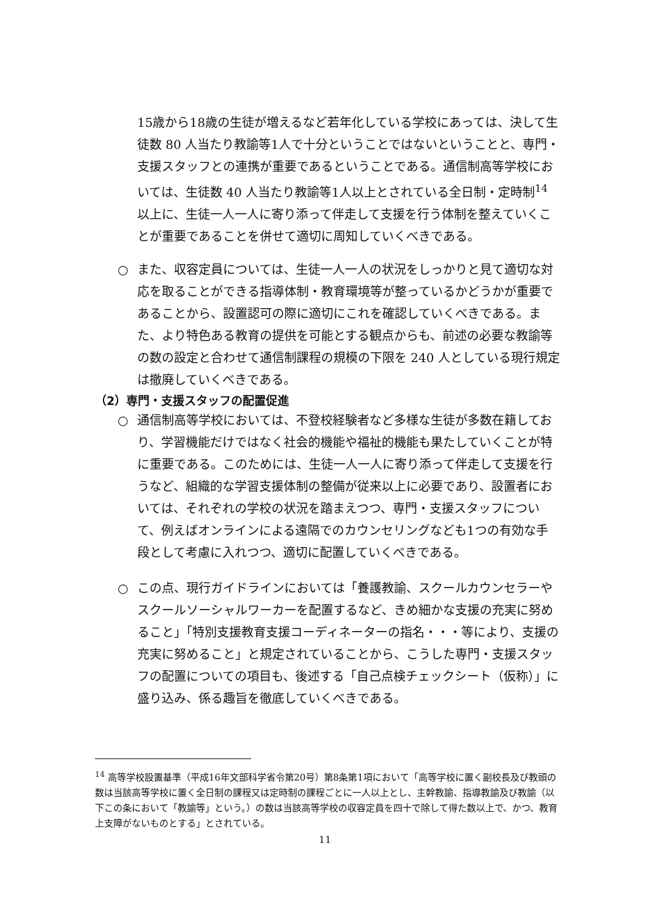15歳から18歳の生徒が増えるなど若年化している学校にあっては、決して生徒数 80 人当たり教諭等1人で十分ということではないということと、専門・支援スタッフとの連携が重要であるということである。通信制高等学校においては、生徒数 40 人当たり教諭等1人以上とされている全日制・定時制<sup>14</sup>以上に、生徒一人一人に寄り添って伴走して支援を行う体制を整えていくことが重要であることを併せて適切に周知していくべきである。
○ また、収容定員については、生徒一人一人の状況をしっかりと見て適切な対応を取ることができる指導体制・教育環境等が整っているかどうかが重要であることから、設置認可の際に適切にこれを確認していくべきである。また、より特色ある教育の提供を可能とする観点からも、前述の必要な教諭等の数の設定と合わせて通信制課程の規模の下限を 240 人としている現行規定は撤廃していくべきである。
（2）専門・支援スタッフの配置促進
○ 通信制高等学校においては、不登校経験者など多様な生徒が多数在籍しており、学習機能だけではなく社会的機能や福祉的機能も果たしていくことが特に重要である。このためには、生徒一人一人に寄り添って伴走して支援を行うなど、組織的な学習支援体制の整備が従来以上に必要であり、設置者においては、それぞれの学校の状況を踏まえつつ、専門・支援スタッフについて、例えばオンラインによる遠隔でのカウンセリングなども1つの有効な手段として考慮に入れつつ、適切に配置していくべきである。
○ この点、現行ガイドラインにおいては「養護教諭、スクールカウンセラーやスクールソーシャルワーカーを配置するなど、きめ細かな支援の充実に努めること」「特別支援教育支援コーディネーターの指名・・・等により、支援の充実に努めること」と規定されていることから、こうした専門・支援スタッフの配置についての項目も、後述する「自己点検チェックシート（仮称）」に盛り込み、係る趣旨を徹底していくべきである。
<sup>14</sup> 高等学校設置基準（平成16年文部科学省令第20号）第8条第1項において「高等学校に置く副校長及び教頭の数は当該高等学校に置く全日制の課程又は定時制の課程ごとに一人以上とし、主幹教諭、指導教諭及び教諭（以下この条において「教諭等」という。）の数は当該高等学校の収容定員を四十で除して得た数以上で、かつ、教育上支障がないものとする」とされている。
11